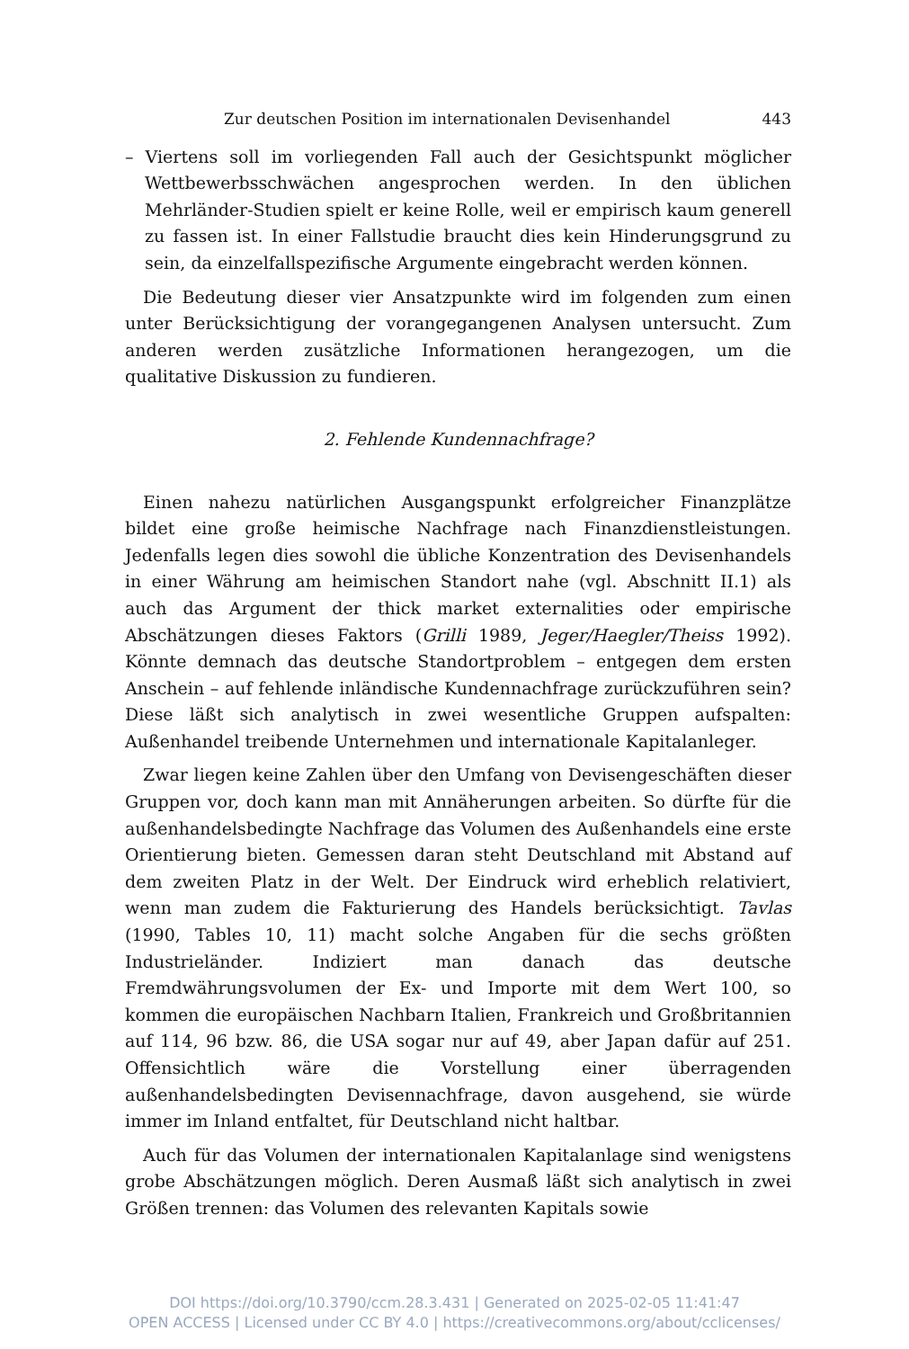Zur deutschen Position im internationalen Devisenhandel 443
– Viertens soll im vorliegenden Fall auch der Gesichtspunkt möglicher Wettbewerbsschwächen angesprochen werden. In den üblichen Mehrländer-Studien spielt er keine Rolle, weil er empirisch kaum generell zu fassen ist. In einer Fallstudie braucht dies kein Hinderungsgrund zu sein, da einzelfallspezifische Argumente eingebracht werden können.
Die Bedeutung dieser vier Ansatzpunkte wird im folgenden zum einen unter Berücksichtigung der vorangegangenen Analysen untersucht. Zum anderen werden zusätzliche Informationen herangezogen, um die qualitative Diskussion zu fundieren.
2. Fehlende Kundennachfrage?
Einen nahezu natürlichen Ausgangspunkt erfolgreicher Finanzplätze bildet eine große heimische Nachfrage nach Finanzdienstleistungen. Jedenfalls legen dies sowohl die übliche Konzentration des Devisenhandels in einer Währung am heimischen Standort nahe (vgl. Abschnitt II.1) als auch das Argument der thick market externalities oder empirische Abschätzungen dieses Faktors (Grilli 1989, Jeger/Haegler/Theiss 1992). Könnte demnach das deutsche Standortproblem – entgegen dem ersten Anschein – auf fehlende inländische Kundennachfrage zurückzuführen sein? Diese läßt sich analytisch in zwei wesentliche Gruppen aufspalten: Außenhandel treibende Unternehmen und internationale Kapitalanleger.
Zwar liegen keine Zahlen über den Umfang von Devisengeschäften dieser Gruppen vor, doch kann man mit Annäherungen arbeiten. So dürfte für die außenhandelsbedingte Nachfrage das Volumen des Außenhandels eine erste Orientierung bieten. Gemessen daran steht Deutschland mit Abstand auf dem zweiten Platz in der Welt. Der Eindruck wird erheblich relativiert, wenn man zudem die Fakturierung des Handels berücksichtigt. Tavlas (1990, Tables 10, 11) macht solche Angaben für die sechs größten Industrieländer. Indiziert man danach das deutsche Fremdwährungsvolumen der Ex- und Importe mit dem Wert 100, so kommen die europäischen Nachbarn Italien, Frankreich und Großbritannien auf 114, 96 bzw. 86, die USA sogar nur auf 49, aber Japan dafür auf 251. Offensichtlich wäre die Vorstellung einer überragenden außenhandelsbedingten Devisennachfrage, davon ausgehend, sie würde immer im Inland entfaltet, für Deutschland nicht haltbar.
Auch für das Volumen der internationalen Kapitalanlage sind wenigstens grobe Abschätzungen möglich. Deren Ausmaß läßt sich analytisch in zwei Größen trennen: das Volumen des relevanten Kapitals sowie
DOI https://doi.org/10.3790/ccm.28.3.431 | Generated on 2025-02-05 11:41:47
OPEN ACCESS | Licensed under CC BY 4.0 | https://creativecommons.org/about/cclicenses/